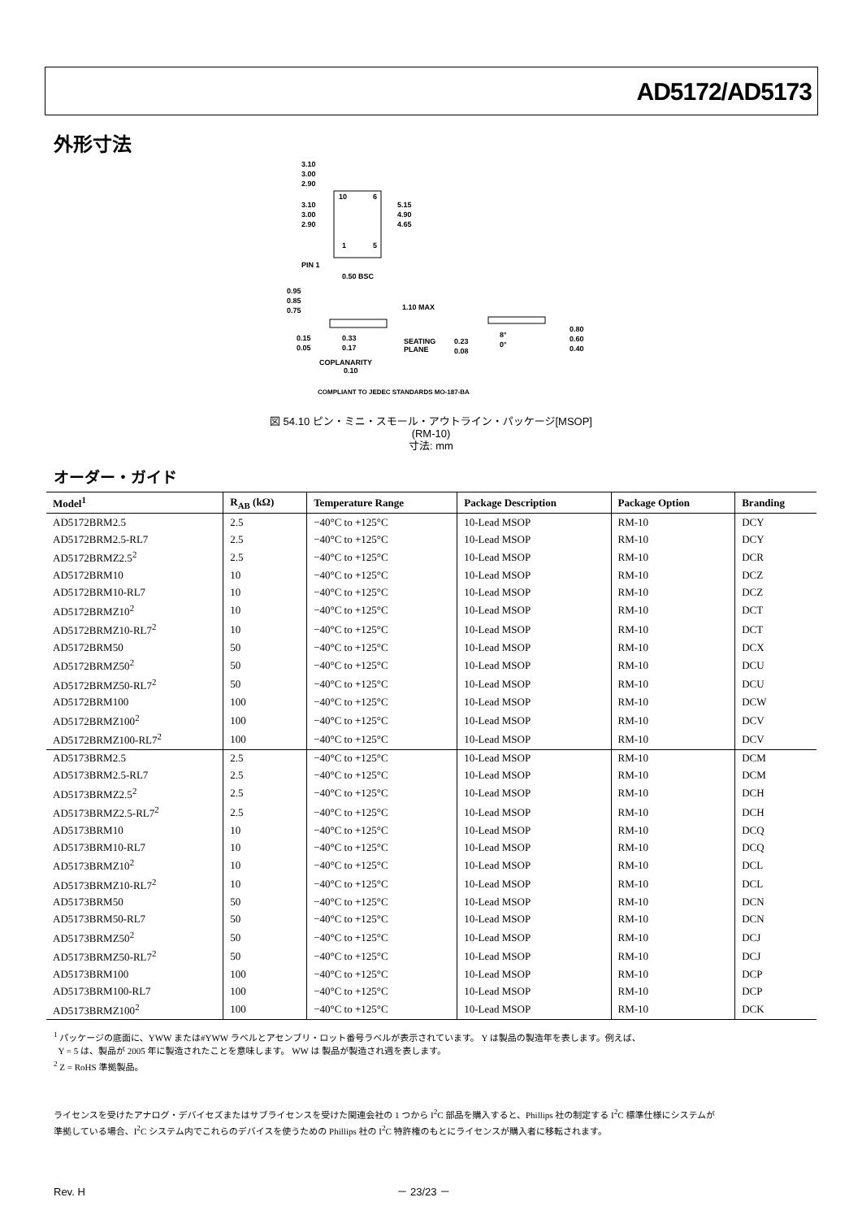AD5172/AD5173
外形寸法
3.10
3.00
2.90
3.10
3.00
2.90
5.15
4.90
4.65
10
6
1
5
PIN 1
0.50 BSC
0.95
0.85
0.75
1.10 MAX
0.15
0.05
0.33
0.17
SEATING
PLANE
0.23
0.08
8°
0°
0.80
0.60
0.40
COPLANARITY
0.10
COMPLIANT TO JEDEC STANDARDS MO-187-BA
図 54.10 ピン・ミニ・スモール・アウトライン・パッケージ[MSOP]
(RM-10)
寸法: mm
オーダー・ガイド
| Model<sup>1</sup> | R<sub>AB</sub> (kΩ) | Temperature Range | Package Description | Package Option | Branding |
| --- | --- | --- | --- | --- | --- |
| AD5172BRM2.5 | 2.5 | −40°C to +125°C | 10-Lead MSOP | RM-10 | DCY |
| AD5172BRM2.5-RL7 | 2.5 | −40°C to +125°C | 10-Lead MSOP | RM-10 | DCY |
| AD5172BRMZ2.5<sup>2</sup> | 2.5 | −40°C to +125°C | 10-Lead MSOP | RM-10 | DCR |
| AD5172BRM10 | 10 | −40°C to +125°C | 10-Lead MSOP | RM-10 | DCZ |
| AD5172BRM10-RL7 | 10 | −40°C to +125°C | 10-Lead MSOP | RM-10 | DCZ |
| AD5172BRMZ10<sup>2</sup> | 10 | −40°C to +125°C | 10-Lead MSOP | RM-10 | DCT |
| AD5172BRMZ10-RL7<sup>2</sup> | 10 | −40°C to +125°C | 10-Lead MSOP | RM-10 | DCT |
| AD5172BRM50 | 50 | −40°C to +125°C | 10-Lead MSOP | RM-10 | DCX |
| AD5172BRMZ50<sup>2</sup> | 50 | −40°C to +125°C | 10-Lead MSOP | RM-10 | DCU |
| AD5172BRMZ50-RL7<sup>2</sup> | 50 | −40°C to +125°C | 10-Lead MSOP | RM-10 | DCU |
| AD5172BRM100 | 100 | −40°C to +125°C | 10-Lead MSOP | RM-10 | DCW |
| AD5172BRMZ100<sup>2</sup> | 100 | −40°C to +125°C | 10-Lead MSOP | RM-10 | DCV |
| AD5172BRMZ100-RL7<sup>2</sup> | 100 | −40°C to +125°C | 10-Lead MSOP | RM-10 | DCV |
| AD5173BRM2.5 | 2.5 | −40°C to +125°C | 10-Lead MSOP | RM-10 | DCM |
| AD5173BRM2.5-RL7 | 2.5 | −40°C to +125°C | 10-Lead MSOP | RM-10 | DCM |
| AD5173BRMZ2.5<sup>2</sup> | 2.5 | −40°C to +125°C | 10-Lead MSOP | RM-10 | DCH |
| AD5173BRMZ2.5-RL7<sup>2</sup> | 2.5 | −40°C to +125°C | 10-Lead MSOP | RM-10 | DCH |
| AD5173BRM10 | 10 | −40°C to +125°C | 10-Lead MSOP | RM-10 | DCQ |
| AD5173BRM10-RL7 | 10 | −40°C to +125°C | 10-Lead MSOP | RM-10 | DCQ |
| AD5173BRMZ10<sup>2</sup> | 10 | −40°C to +125°C | 10-Lead MSOP | RM-10 | DCL |
| AD5173BRMZ10-RL7<sup>2</sup> | 10 | −40°C to +125°C | 10-Lead MSOP | RM-10 | DCL |
| AD5173BRM50 | 50 | −40°C to +125°C | 10-Lead MSOP | RM-10 | DCN |
| AD5173BRM50-RL7 | 50 | −40°C to +125°C | 10-Lead MSOP | RM-10 | DCN |
| AD5173BRMZ50<sup>2</sup> | 50 | −40°C to +125°C | 10-Lead MSOP | RM-10 | DCJ |
| AD5173BRMZ50-RL7<sup>2</sup> | 50 | −40°C to +125°C | 10-Lead MSOP | RM-10 | DCJ |
| AD5173BRM100 | 100 | −40°C to +125°C | 10-Lead MSOP | RM-10 | DCP |
| AD5173BRM100-RL7 | 100 | −40°C to +125°C | 10-Lead MSOP | RM-10 | DCP |
| AD5173BRMZ100<sup>2</sup> | 100 | −40°C to +125°C | 10-Lead MSOP | RM-10 | DCK |
<sup>1</sup> パッケージの底面に、YWW または#YWW ラベルとアセンブリ・ロット番号ラベルが表示されています。 Y は製品の製造年を表します。例えば、
Y = 5 は、製品が 2005 年に製造されたことを意味します。 WW は 製品が製造され週を表します。
<sup>2</sup> Z = RoHS 準拠製品。
ライセンスを受けたアナログ・デバイセズまたはサブライセンスを受けた関連会社の 1 つから I<sup>2</sup>C 部品を購入すると、Phillips 社の制定する I<sup>2</sup>C 標準仕様にシステムが
準拠している場合、I<sup>2</sup>C システム内でこれらのデバイスを使うための Phillips 社の I<sup>2</sup>C 特許権のもとにライセンスが購入者に移転されます。
Rev. H － 23/23 －